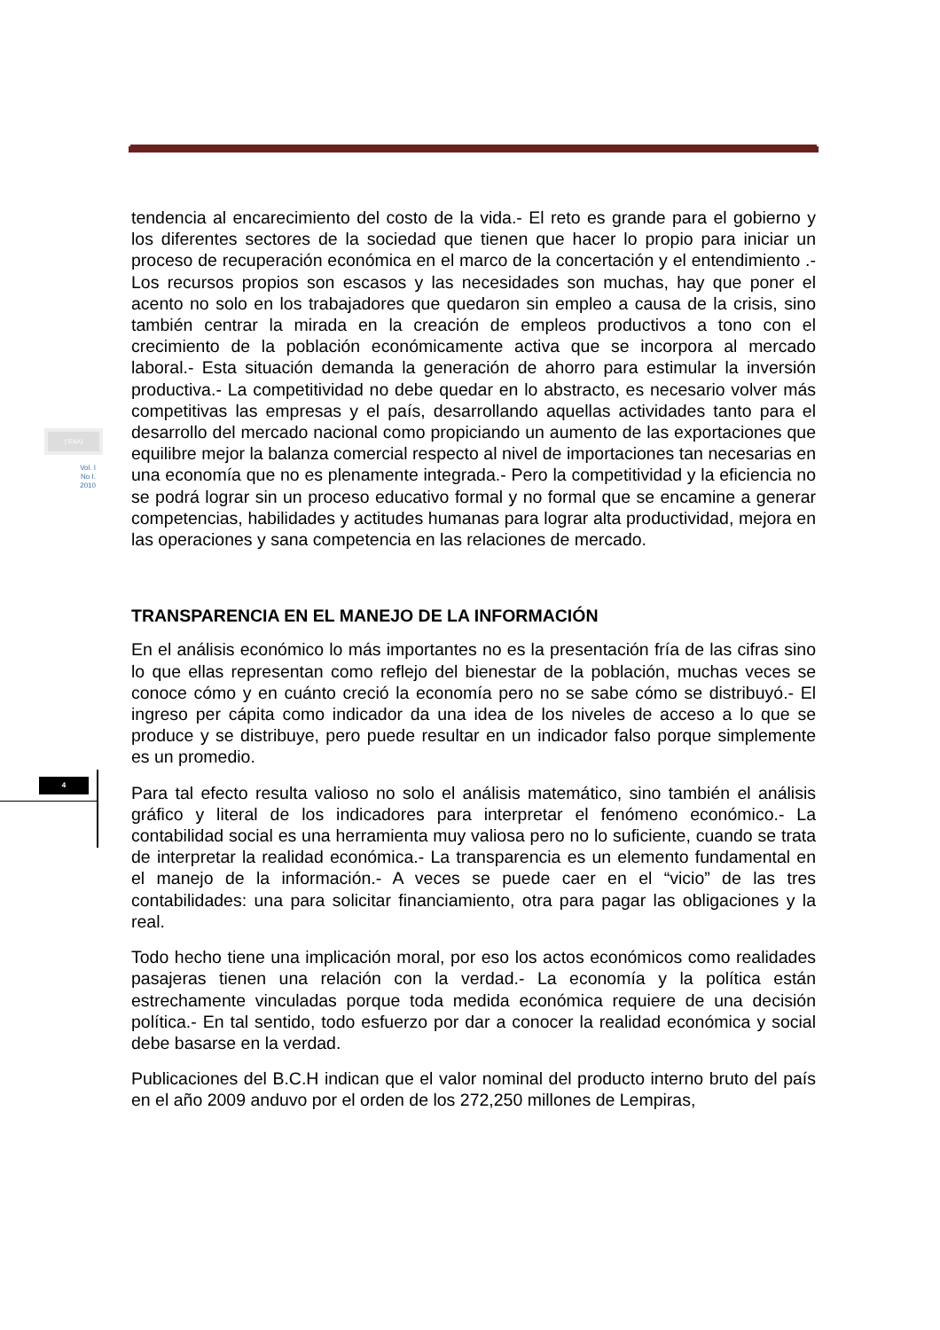( E&A)
Vol. I
No I.
2010
4
tendencia al encarecimiento del costo de la vida.- El reto es grande para el gobierno y los diferentes sectores de la sociedad que tienen que hacer lo propio para iniciar un proceso de recuperación económica en el marco de la concertación y el entendimiento .- Los recursos propios son escasos y las necesidades son muchas, hay que poner el acento no solo en los trabajadores que quedaron sin empleo a causa de la crisis, sino también centrar la mirada en la creación de empleos productivos a tono con el crecimiento de la población económicamente activa que se incorpora al mercado laboral.- Esta situación demanda la generación de ahorro para estimular la inversión productiva.- La competitividad no debe quedar en lo abstracto, es necesario volver más competitivas las empresas y el país, desarrollando aquellas actividades tanto para el desarrollo del mercado nacional como propiciando un aumento de las exportaciones que equilibre mejor la balanza comercial respecto al nivel de importaciones tan necesarias en una economía que no es plenamente integrada.- Pero la competitividad y la eficiencia no se podrá lograr sin un proceso educativo formal y no formal que se encamine a generar competencias, habilidades y actitudes humanas para lograr alta productividad, mejora en las operaciones y sana competencia en las relaciones de mercado.
TRANSPARENCIA EN EL MANEJO DE LA INFORMACIÓN
En el análisis económico lo más importantes no es la presentación fría de las cifras sino lo que ellas representan como reflejo del bienestar de la población, muchas veces se conoce cómo y en cuánto creció la economía pero no se sabe cómo se distribuyó.- El ingreso per cápita como indicador da una idea de los niveles de acceso a lo que se produce y se distribuye, pero puede resultar en un indicador falso porque simplemente es un promedio.
Para tal efecto resulta valioso no solo el análisis matemático, sino también el análisis gráfico y literal de los indicadores para interpretar el fenómeno económico.- La contabilidad social es una herramienta muy valiosa pero no lo suficiente, cuando se trata de interpretar la realidad económica.- La transparencia es un elemento fundamental en el manejo de la información.- A veces se puede caer en el “vicio” de las tres contabilidades: una para solicitar financiamiento, otra para pagar las obligaciones y la real.
Todo hecho tiene una implicación moral, por eso los actos económicos como realidades pasajeras tienen una relación con la verdad.- La economía y la política están estrechamente vinculadas porque toda medida económica requiere de una decisión política.- En tal sentido, todo esfuerzo por dar a conocer la realidad económica y social debe basarse en la verdad.
Publicaciones del B.C.H indican que el valor nominal del producto interno bruto del país en el año 2009 anduvo por el orden de los 272,250 millones de Lempiras,